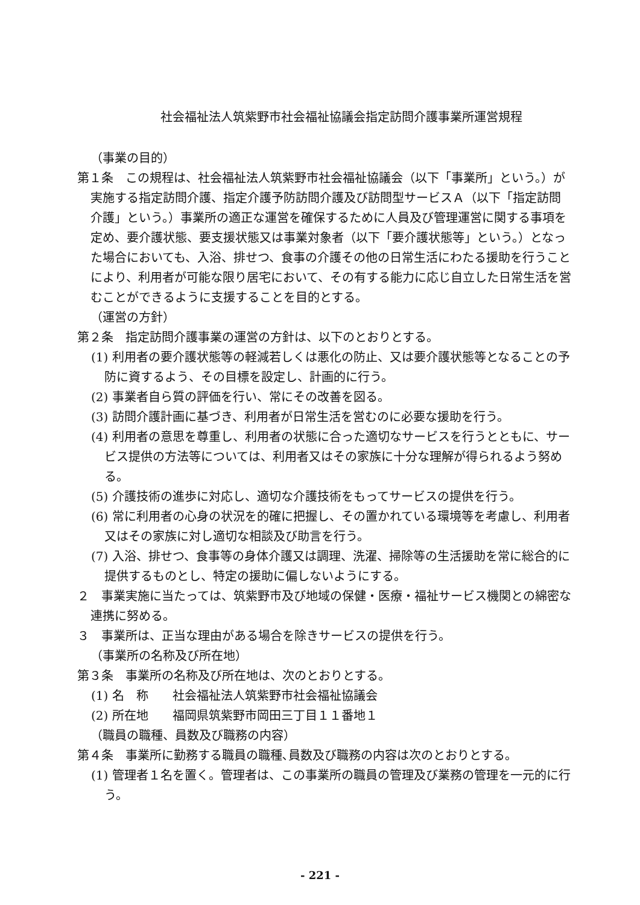社会福祉法人筑紫野市社会福祉協議会指定訪問介護事業所運営規程
（事業の目的）
第１条　この規程は、社会福祉法人筑紫野市社会福祉協議会（以下「事業所」という。）が実施する指定訪問介護、指定介護予防訪問介護及び訪問型サービスＡ（以下「指定訪問介護」という。）事業所の適正な運営を確保するために人員及び管理運営に関する事項を定め、要介護状態、要支援状態又は事業対象者（以下「要介護状態等」という。）となった場合においても、入浴、排せつ、食事の介護その他の日常生活にわたる援助を行うことにより、利用者が可能な限り居宅において、その有する能力に応じ自立した日常生活を営むことができるように支援することを目的とする。
（運営の方針）
第２条　指定訪問介護事業の運営の方針は、以下のとおりとする。
(1) 利用者の要介護状態等の軽減若しくは悪化の防止、又は要介護状態等となることの予防に資するよう、その目標を設定し、計画的に行う。
(2) 事業者自ら質の評価を行い、常にその改善を図る。
(3) 訪問介護計画に基づき、利用者が日常生活を営むのに必要な援助を行う。
(4) 利用者の意思を尊重し、利用者の状態に合った適切なサービスを行うとともに、サービス提供の方法等については、利用者又はその家族に十分な理解が得られるよう努める。
(5) 介護技術の進歩に対応し、適切な介護技術をもってサービスの提供を行う。
(6) 常に利用者の心身の状況を的確に把握し、その置かれている環境等を考慮し、利用者又はその家族に対し適切な相談及び助言を行う。
(7) 入浴、排せつ、食事等の身体介護又は調理、洗濯、掃除等の生活援助を常に総合的に提供するものとし、特定の援助に偏しないようにする。
２　事業実施に当たっては、筑紫野市及び地域の保健・医療・福祉サービス機関との綿密な連携に努める。
３　事業所は、正当な理由がある場合を除きサービスの提供を行う。
（事業所の名称及び所在地）
第３条　事業所の名称及び所在地は、次のとおりとする。
(1) 名　称　　社会福祉法人筑紫野市社会福祉協議会
(2) 所在地　　福岡県筑紫野市岡田三丁目１１番地１
（職員の職種、員数及び職務の内容）
第４条　事業所に勤務する職員の職種､員数及び職務の内容は次のとおりとする。
(1) 管理者１名を置く。管理者は、この事業所の職員の管理及び業務の管理を一元的に行う。
- 221 -